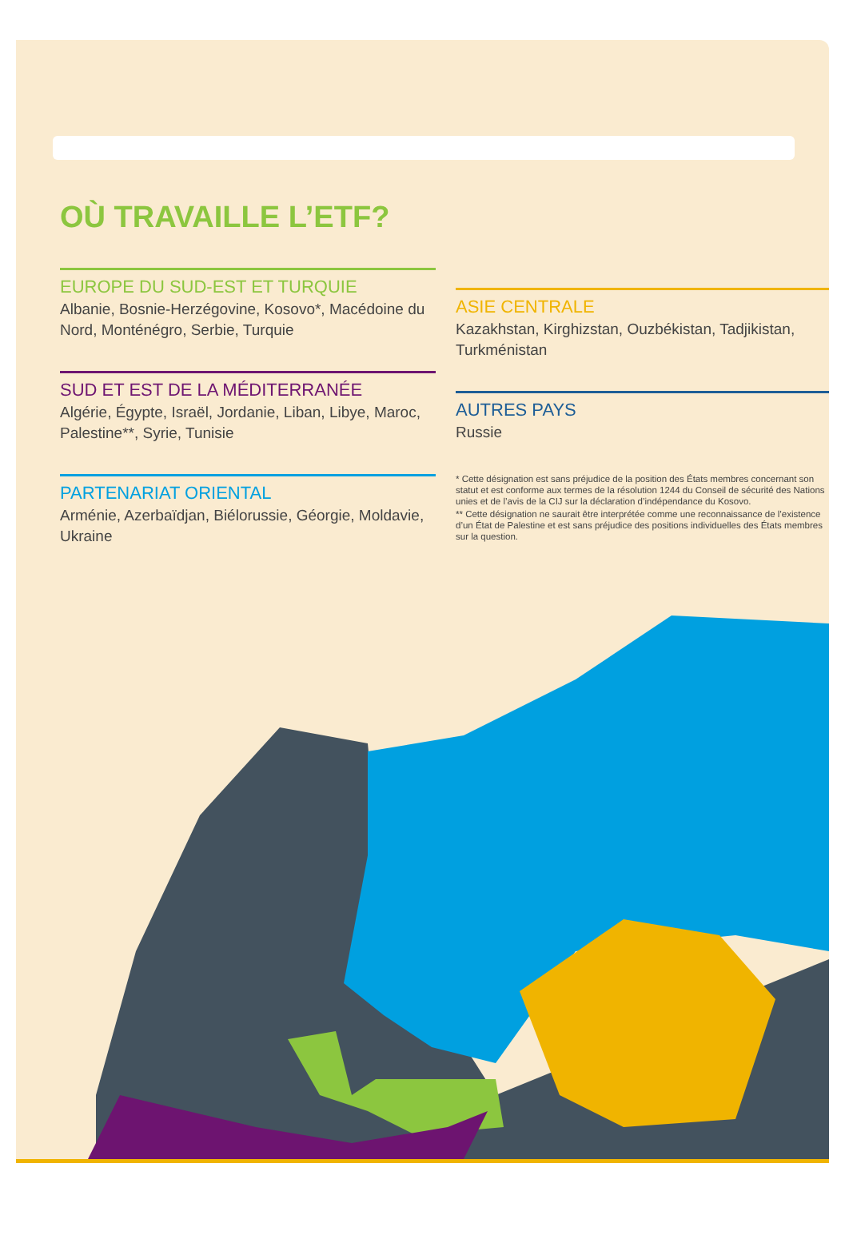OÙ TRAVAILLE L’ETF?
EUROPE DU SUD-EST ET TURQUIE
Albanie, Bosnie-Herzégovine, Kosovo*, Macédoine du Nord, Monténégro, Serbie, Turquie
SUD ET EST DE LA MÉDITERRANÉE
Algérie, Égypte, Israël, Jordanie, Liban, Libye, Maroc, Palestine**, Syrie, Tunisie
PARTENARIAT ORIENTAL
Arménie, Azerbaïdjan, Biélorussie, Géorgie, Moldavie, Ukraine
ASIE CENTRALE
Kazakhstan, Kirghizstan, Ouzbékistan, Tadjikistan, Turkménistan
AUTRES PAYS
Russie
* Cette désignation est sans préjudice de la position des États membres concernant son statut et est conforme aux termes de la résolution 1244 du Conseil de sécurité des Nations unies et de l’avis de la CIJ sur la déclaration d’indépendance du Kosovo.
** Cette désignation ne saurait être interprétée comme une reconnaissance de l’existence d’un État de Palestine et est sans préjudice des positions individuelles des États membres sur la question.